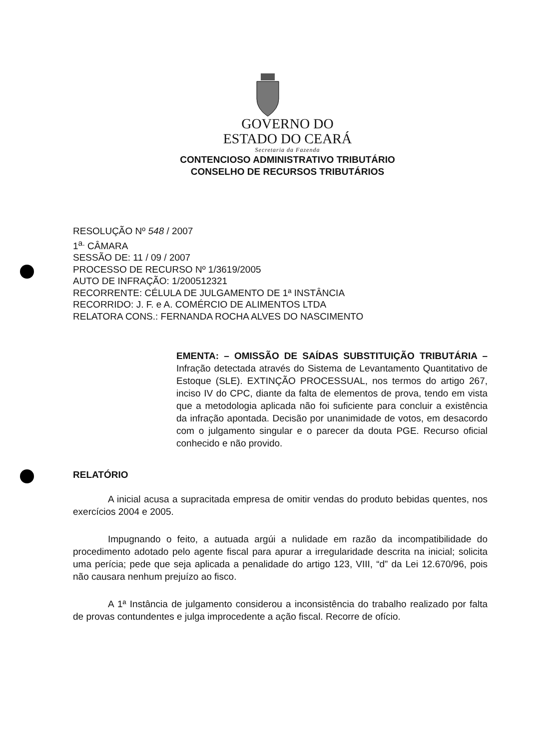GOVERNO DO
ESTADO DO CEARÁ
Secretaria da Fazenda
CONTENCIOSO ADMINISTRATIVO TRIBUTÁRIO
CONSELHO DE RECURSOS TRIBUTÁRIOS
RESOLUÇÃO Nº 548 / 2007
1<sup>a.</sup> CÂMARA
SESSÃO DE: 11 / 09 / 2007
PROCESSO DE RECURSO Nº 1/3619/2005
AUTO DE INFRAÇÃO: 1/200512321
RECORRENTE: CÉLULA DE JULGAMENTO DE 1ª INSTÂNCIA
RECORRIDO: J. F. e A. COMÉRCIO DE ALIMENTOS LTDA
RELATORA CONS.: FERNANDA ROCHA ALVES DO NASCIMENTO
EMENTA: – OMISSÃO DE SAÍDAS SUBSTITUIÇÃO TRIBUTÁRIA – Infração detectada através do Sistema de Levantamento Quantitativo de Estoque (SLE). EXTINÇÃO PROCESSUAL, nos termos do artigo 267, inciso IV do CPC, diante da falta de elementos de prova, tendo em vista que a metodologia aplicada não foi suficiente para concluir a existência da infração apontada. Decisão por unanimidade de votos, em desacordo com o julgamento singular e o parecer da douta PGE. Recurso oficial conhecido e não provido.
RELATÓRIO
A inicial acusa a supracitada empresa de omitir vendas do produto bebidas quentes, nos exercícios 2004 e 2005.
Impugnando o feito, a autuada argúi a nulidade em razão da incompatibilidade do procedimento adotado pelo agente fiscal para apurar a irregularidade descrita na inicial; solicita uma perícia; pede que seja aplicada a penalidade do artigo 123, VIII, “d” da Lei 12.670/96, pois não causara nenhum prejuízo ao fisco.
A 1ª Instância de julgamento considerou a inconsistência do trabalho realizado por falta de provas contundentes e julga improcedente a ação fiscal. Recorre de ofício.